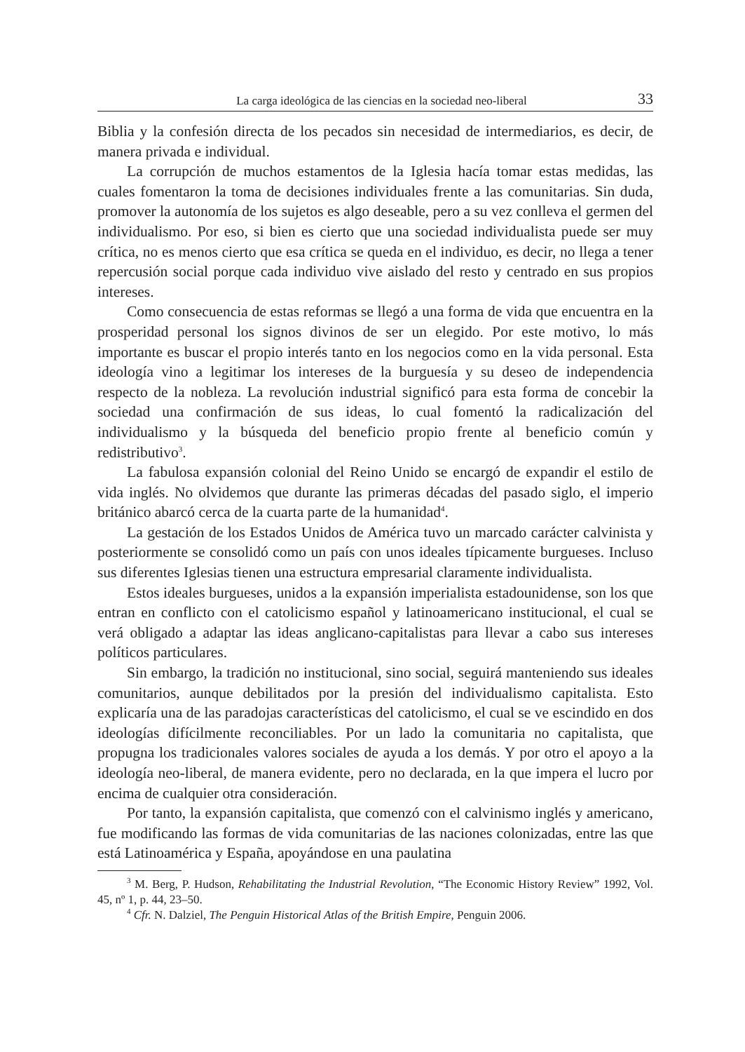La carga ideológica de las ciencias en la sociedad neo-liberal 33
Biblia y la confesión directa de los pecados sin necesidad de intermediarios, es decir, de manera privada e individual.
La corrupción de muchos estamentos de la Iglesia hacía tomar estas medidas, las cuales fomentaron la toma de decisiones individuales frente a las comunitarias. Sin duda, promover la autonomía de los sujetos es algo deseable, pero a su vez conlleva el germen del individualismo. Por eso, si bien es cierto que una sociedad individualista puede ser muy crítica, no es menos cierto que esa crítica se queda en el individuo, es decir, no llega a tener repercusión social porque cada individuo vive aislado del resto y centrado en sus propios intereses.
Como consecuencia de estas reformas se llegó a una forma de vida que encuentra en la prosperidad personal los signos divinos de ser un elegido. Por este motivo, lo más importante es buscar el propio interés tanto en los negocios como en la vida personal. Esta ideología vino a legitimar los intereses de la burguesía y su deseo de independencia respecto de la nobleza. La revolución industrial significó para esta forma de concebir la sociedad una confirmación de sus ideas, lo cual fomentó la radicalización del individualismo y la búsqueda del beneficio propio frente al beneficio común y redistributivo<sup>3</sup>.
La fabulosa expansión colonial del Reino Unido se encargó de expandir el estilo de vida inglés. No olvidemos que durante las primeras décadas del pasado siglo, el imperio británico abarcó cerca de la cuarta parte de la humanidad<sup>4</sup>.
La gestación de los Estados Unidos de América tuvo un marcado carácter calvinista y posteriormente se consolidó como un país con unos ideales típicamente burgueses. Incluso sus diferentes Iglesias tienen una estructura empresarial claramente individualista.
Estos ideales burgueses, unidos a la expansión imperialista estadounidense, son los que entran en conflicto con el catolicismo español y latinoamericano institucional, el cual se verá obligado a adaptar las ideas anglicano-capitalistas para llevar a cabo sus intereses políticos particulares.
Sin embargo, la tradición no institucional, sino social, seguirá manteniendo sus ideales comunitarios, aunque debilitados por la presión del individualismo capitalista. Esto explicaría una de las paradojas características del catolicismo, el cual se ve escindido en dos ideologías difícilmente reconciliables. Por un lado la comunitaria no capitalista, que propugna los tradicionales valores sociales de ayuda a los demás. Y por otro el apoyo a la ideología neo-liberal, de manera evidente, pero no declarada, en la que impera el lucro por encima de cualquier otra consideración.
Por tanto, la expansión capitalista, que comenzó con el calvinismo inglés y americano, fue modificando las formas de vida comunitarias de las naciones colonizadas, entre las que está Latinoamérica y España, apoyándose en una paulatina
<sup>3</sup> M. Berg, P. Hudson, Rehabilitating the Industrial Revolution, “The Economic History Review” 1992, Vol. 45, nº 1, p. 44, 23–50.
<sup>4</sup> Cfr. N. Dalziel, The Penguin Historical Atlas of the British Empire, Penguin 2006.